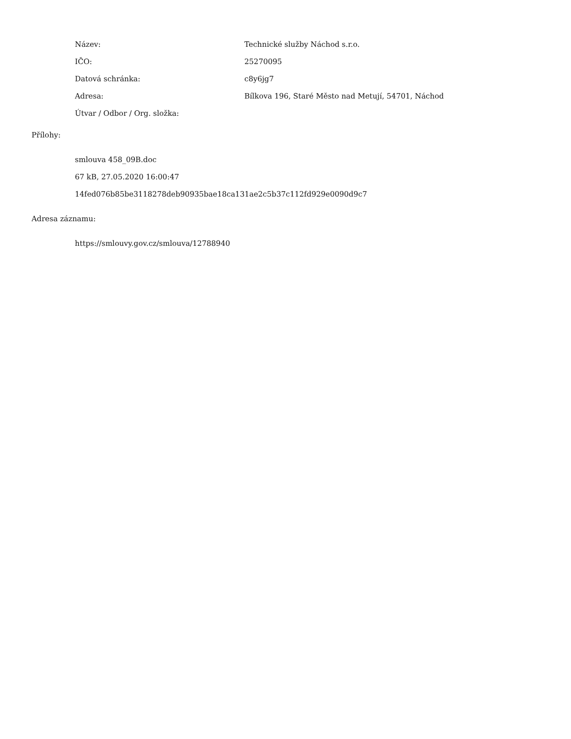| Název: | Technické služby Náchod s.r.o. |
| IČO: | 25270095 |
| Datová schránka: | c8y6jg7 |
| Adresa: | Bílkova 196, Staré Město nad Metují, 54701, Náchod |
| Útvar / Odbor / Org. složka: | |
Přílohy:
smlouva 458_09B.doc
67 kB, 27.05.2020 16:00:47
14fed076b85be3118278deb90935bae18ca131ae2c5b37c112fd929e0090d9c7
Adresa záznamu:
https://smlouvy.gov.cz/smlouva/12788940